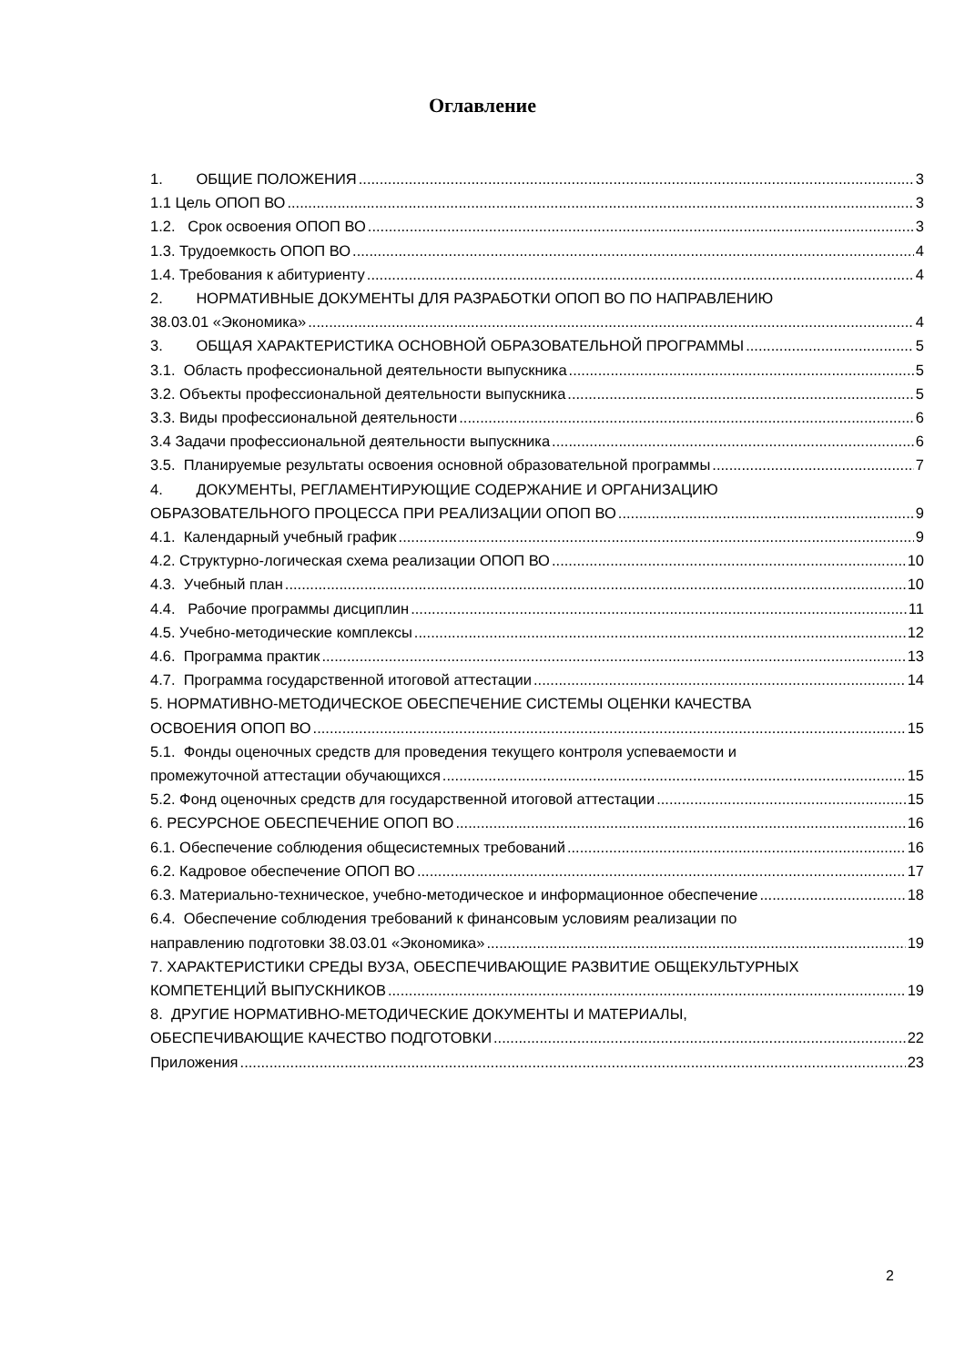Оглавление
1. ОБЩИЕ ПОЛОЖЕНИЯ 3
1.1 Цель ОПОП ВО 3
1.2. Срок освоения ОПОП ВО 3
1.3. Трудоемкость ОПОП ВО 4
1.4. Требования к абитуриенту 4
2. НОРМАТИВНЫЕ ДОКУМЕНТЫ ДЛЯ РАЗРАБОТКИ ОПОП ВО ПО НАПРАВЛЕНИЮ
38.03.01 «Экономика» 4
3. ОБЩАЯ ХАРАКТЕРИСТИКА ОСНОВНОЙ ОБРАЗОВАТЕЛЬНОЙ ПРОГРАММЫ 5
3.1. Область профессиональной деятельности выпускника 5
3.2. Объекты профессиональной деятельности выпускника 5
3.3. Виды профессиональной деятельности 6
3.4 Задачи профессиональной деятельности выпускника 6
3.5. Планируемые результаты освоения основной образовательной программы 7
4. ДОКУМЕНТЫ, РЕГЛАМЕНТИРУЮЩИЕ СОДЕРЖАНИЕ И ОРГАНИЗАЦИЮ
ОБРАЗОВАТЕЛЬНОГО ПРОЦЕССА ПРИ РЕАЛИЗАЦИИ ОПОП ВО 9
4.1. Календарный учебный график 9
4.2. Структурно-логическая схема реализации ОПОП ВО 10
4.3. Учебный план 10
4.4. Рабочие программы дисциплин 11
4.5. Учебно-методические комплексы 12
4.6. Программа практик 13
4.7. Программа государственной итоговой аттестации 14
5. НОРМАТИВНО-МЕТОДИЧЕСКОЕ ОБЕСПЕЧЕНИЕ СИСТЕМЫ ОЦЕНКИ КАЧЕСТВА
ОСВОЕНИЯ ОПОП ВО 15
5.1. Фонды оценочных средств для проведения текущего контроля успеваемости и
промежуточной аттестации обучающихся 15
5.2. Фонд оценочных средств для государственной итоговой аттестации 15
6. РЕСУРСНОЕ ОБЕСПЕЧЕНИЕ ОПОП ВО 16
6.1. Обеспечение соблюдения общесистемных требований 16
6.2. Кадровое обеспечение ОПОП ВО 17
6.3. Материально-техническое, учебно-методическое и информационное обеспечение 18
6.4. Обеспечение соблюдения требований к финансовым условиям реализации по
направлению подготовки 38.03.01 «Экономика» 19
7. ХАРАКТЕРИСТИКИ СРЕДЫ ВУЗА, ОБЕСПЕЧИВАЮЩИЕ РАЗВИТИЕ ОБЩЕКУЛЬТУРНЫХ
КОМПЕТЕНЦИЙ ВЫПУСКНИКОВ 19
8. ДРУГИЕ НОРМАТИВНО-МЕТОДИЧЕСКИЕ ДОКУМЕНТЫ И МАТЕРИАЛЫ,
ОБЕСПЕЧИВАЮЩИЕ КАЧЕСТВО ПОДГОТОВКИ 22
Приложения 23
2